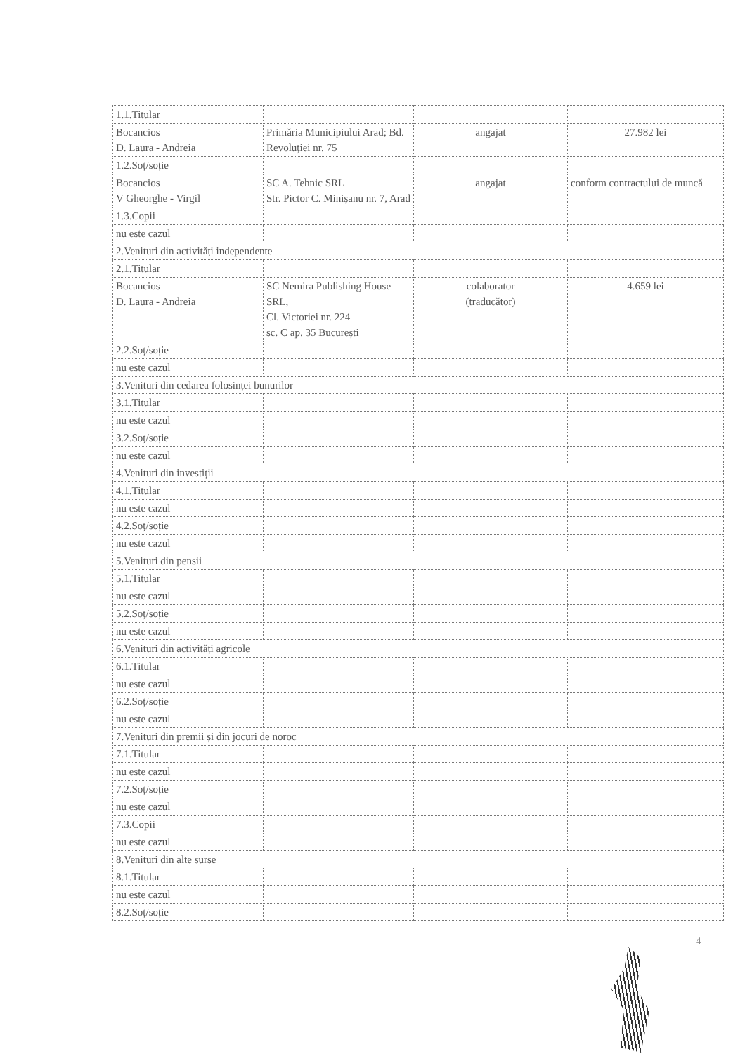| 1.1.Titular | | | |
| Bocancios D. Laura - Andreia | Primăria Municipiului Arad; Bd. Revoluției nr. 75 | angajat | 27.982 lei |
| 1.2.Soț/soție | | | |
| Bocancios V Gheorghe - Virgil | SC A. Tehnic SRL Str. Pictor C. Minișanu nr. 7, Arad | angajat | conform contractului de muncă |
| 1.3.Copii | | | |
| nu este cazul | | | |
| 2.Venituri din activități independente | | | |
| 2.1.Titular | | | |
| Bocancios D. Laura - Andreia | SC Nemira Publishing House SRL, Cl. Victoriei nr. 224 sc. C ap. 35 București | colaborator (traducător) | 4.659 lei |
| 2.2.Soț/soție | | | |
| nu este cazul | | | |
| 3.Venituri din cedarea folosinței bunurilor | | | |
| 3.1.Titular | | | |
| nu este cazul | | | |
| 3.2.Soț/soție | | | |
| nu este cazul | | | |
| 4.Venituri din investiții | | | |
| 4.1.Titular | | | |
| nu este cazul | | | |
| 4.2.Soț/soție | | | |
| nu este cazul | | | |
| 5.Venituri din pensii | | | |
| 5.1.Titular | | | |
| nu este cazul | | | |
| 5.2.Soț/soție | | | |
| nu este cazul | | | |
| 6.Venituri din activități agricole | | | |
| 6.1.Titular | | | |
| nu este cazul | | | |
| 6.2.Soț/soție | | | |
| nu este cazul | | | |
| 7.Venituri din premii și din jocuri de noroc | | | |
| 7.1.Titular | | | |
| nu este cazul | | | |
| 7.2.Soț/soție | | | |
| nu este cazul | | | |
| 7.3.Copii | | | |
| nu este cazul | | | |
| 8.Venituri din alte surse | | | |
| 8.1.Titular | | | |
| nu este cazul | | | |
| 8.2.Soț/soție | | | |
4